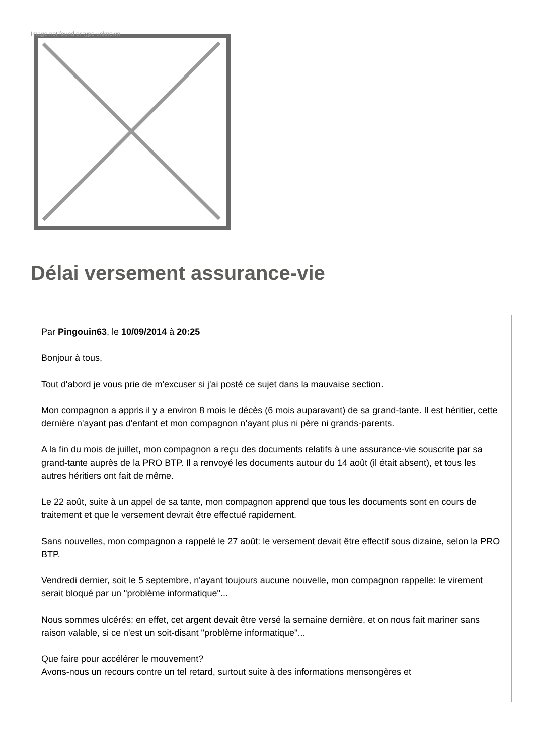Image not found or type unknown
Délai versement assurance-vie
Par Pingouin63, le 10/09/2014 à 20:25
Bonjour à tous,
Tout d'abord je vous prie de m'excuser si j'ai posté ce sujet dans la mauvaise section.
Mon compagnon a appris il y a environ 8 mois le décès (6 mois auparavant) de sa grand-tante. Il est héritier, cette dernière n'ayant pas d'enfant et mon compagnon n’ayant plus ni père ni grands-parents.
A la fin du mois de juillet, mon compagnon a reçu des documents relatifs à une assurance-vie souscrite par sa grand-tante auprès de la PRO BTP. Il a renvoyé les documents autour du 14 août (il était absent), et tous les autres héritiers ont fait de même.
Le 22 août, suite à un appel de sa tante, mon compagnon apprend que tous les documents sont en cours de traitement et que le versement devrait être effectué rapidement.
Sans nouvelles, mon compagnon a rappelé le 27 août: le versement devait être effectif sous dizaine, selon la PRO BTP.
Vendredi dernier, soit le 5 septembre, n'ayant toujours aucune nouvelle, mon compagnon rappelle: le virement serait bloqué par un "problème informatique"...
Nous sommes ulcérés: en effet, cet argent devait être versé la semaine dernière, et on nous fait mariner sans raison valable, si ce n'est un soit-disant "problème informatique"...
Que faire pour accélérer le mouvement?
Avons-nous un recours contre un tel retard, surtout suite à des informations mensongères et